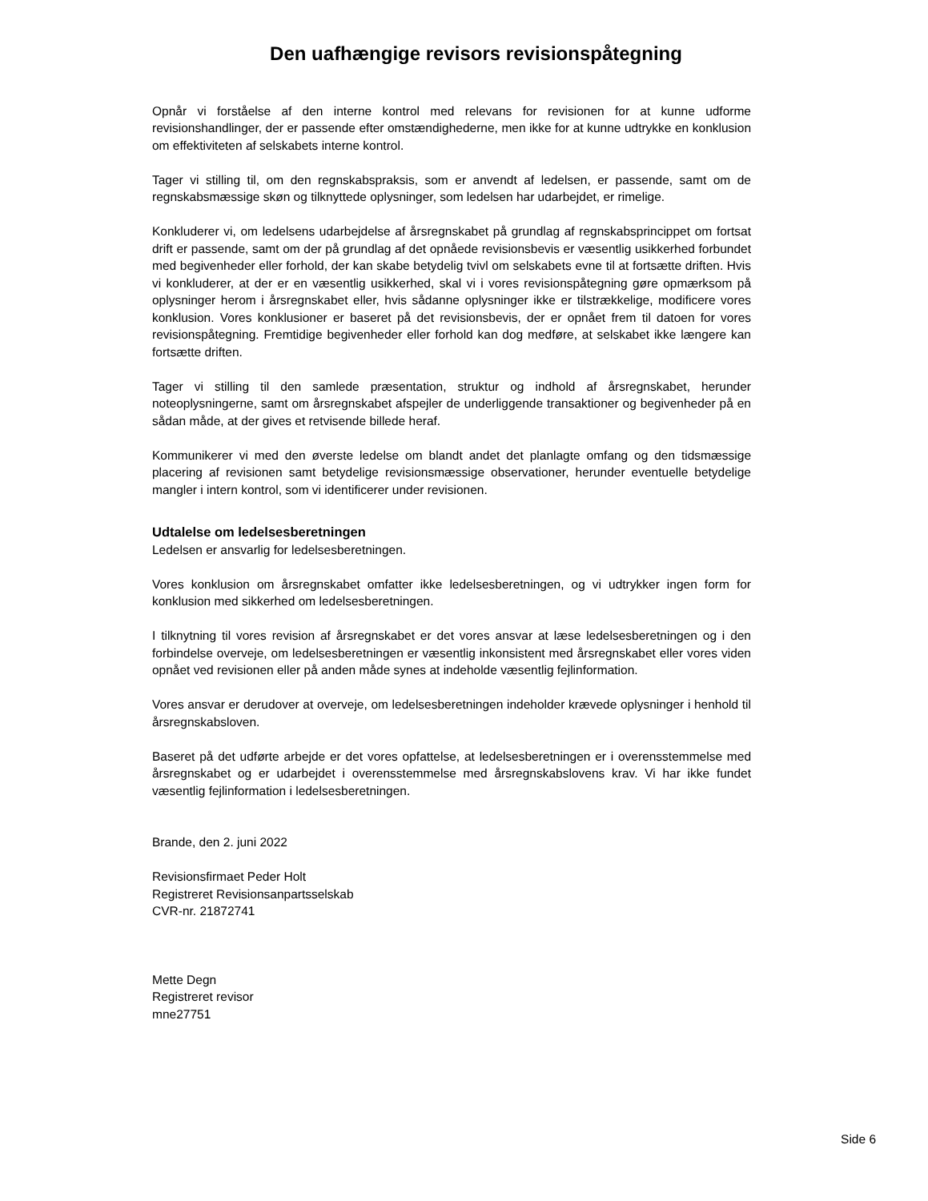Den uafhængige revisors revisionspåtegning
Opnår vi forståelse af den interne kontrol med relevans for revisionen for at kunne udforme revisionshandlinger, der er passende efter omstændighederne, men ikke for at kunne udtrykke en konklusion om effektiviteten af selskabets interne kontrol.
Tager vi stilling til, om den regnskabspraksis, som er anvendt af ledelsen, er passende, samt om de regnskabsmæssige skøn og tilknyttede oplysninger, som ledelsen har udarbejdet, er rimelige.
Konkluderer vi, om ledelsens udarbejdelse af årsregnskabet på grundlag af regnskabsprincippet om fortsat drift er passende, samt om der på grundlag af det opnåede revisionsbevis er væsentlig usikkerhed forbundet med begivenheder eller forhold, der kan skabe betydelig tvivl om selskabets evne til at fortsætte driften. Hvis vi konkluderer, at der er en væsentlig usikkerhed, skal vi i vores revisionspåtegning gøre opmærksom på oplysninger herom i årsregnskabet eller, hvis sådanne oplysninger ikke er tilstrækkelige, modificere vores konklusion. Vores konklusioner er baseret på det revisionsbevis, der er opnået frem til datoen for vores revisionspåtegning. Fremtidige begivenheder eller forhold kan dog medføre, at selskabet ikke længere kan fortsætte driften.
Tager vi stilling til den samlede præsentation, struktur og indhold af årsregnskabet, herunder noteoplysningerne, samt om årsregnskabet afspejler de underliggende transaktioner og begivenheder på en sådan måde, at der gives et retvisende billede heraf.
Kommunikerer vi med den øverste ledelse om blandt andet det planlagte omfang og den tidsmæssige placering af revisionen samt betydelige revisionsmæssige observationer, herunder eventuelle betydelige mangler i intern kontrol, som vi identificerer under revisionen.
Udtalelse om ledelsesberetningen
Ledelsen er ansvarlig for ledelsesberetningen.
Vores konklusion om årsregnskabet omfatter ikke ledelsesberetningen, og vi udtrykker ingen form for konklusion med sikkerhed om ledelsesberetningen.
I tilknytning til vores revision af årsregnskabet er det vores ansvar at læse ledelsesberetningen og i den forbindelse overveje, om ledelsesberetningen er væsentlig inkonsistent med årsregnskabet eller vores viden opnået ved revisionen eller på anden måde synes at indeholde væsentlig fejlinformation.
Vores ansvar er derudover at overveje, om ledelsesberetningen indeholder krævede oplysninger i henhold til årsregnskabsloven.
Baseret på det udførte arbejde er det vores opfattelse, at ledelsesberetningen er i overensstemmelse med årsregnskabet og er udarbejdet i overensstemmelse med årsregnskabslovens krav. Vi har ikke fundet væsentlig fejlinformation i ledelsesberetningen.
Brande, den 2. juni 2022
Revisionsfirmaet Peder Holt
Registreret Revisionsanpartsselskab
CVR-nr. 21872741
Mette Degn
Registreret revisor
mne27751
Side 6